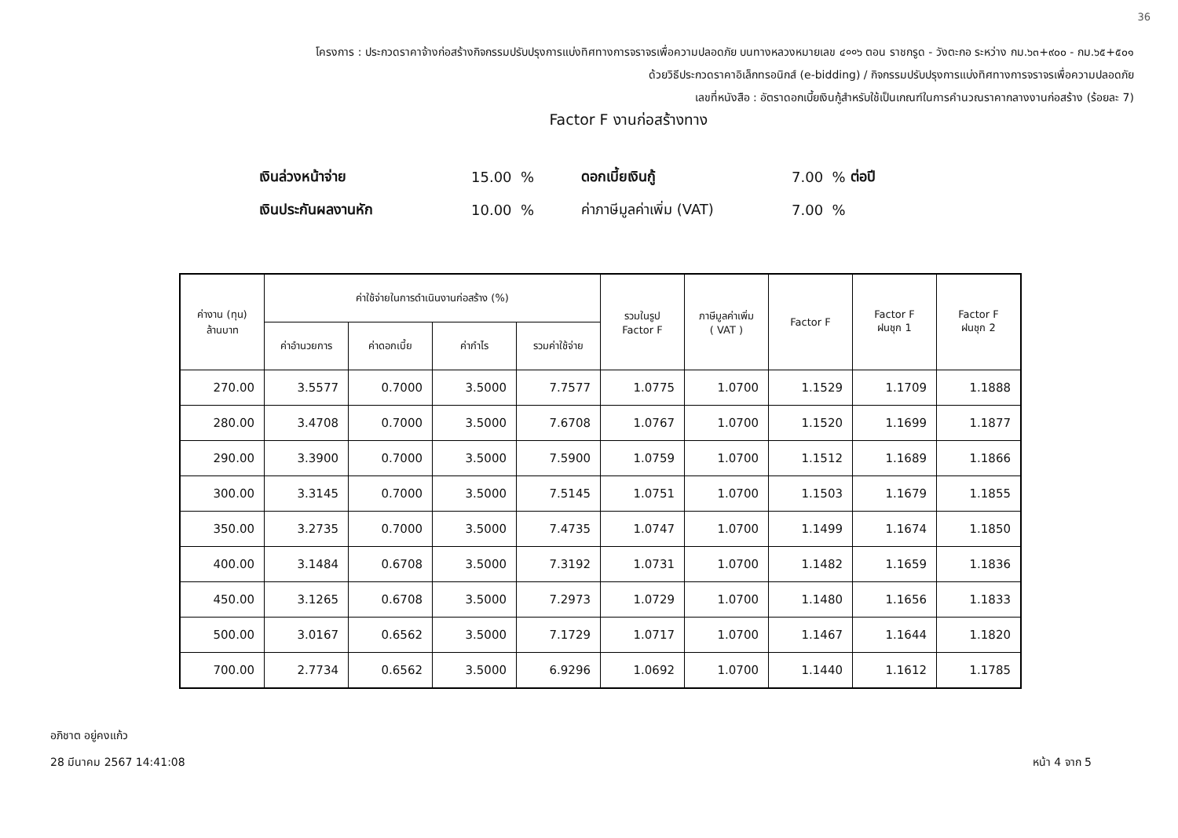36
โครงการ : ประกวดราคาจ้างก่อสร้างกิจกรรมปรับปรุงการแบ่งทิศทางการจราจรเพื่อความปลอดภัย บนทางหลวงหมายเลข ๔००๖ ตอน ราชกรูด - วังตะกอ ระหว่าง กม.๖๓+๙๐๐ - กม.๖๕+๕๐๑
ด้วยวิธีประกวดราคาอิเล็กทรอนิกส์ (e-bidding) / กิจกรรมปรับปรุงการแบ่งทิศทางการจราจรเพื่อความปลอดภัย
เลขที่หนังสือ : อัตราดอกเบี้ยเงินกู้สำหรับใช้เป็นเกณฑ์ในการคำนวณราคากลางงานก่อสร้าง (ร้อยละ 7)
Factor F งานก่อสร้างทาง
เงินล่วงหน้าจ่าย 15.00 % ดอกเบี้ยเงินกู้ 7.00 % ต่อปี
เงินประกันผลงานหัก 10.00 % ค่าภาษีมูลค่าเพิ่ม (VAT) 7.00 %
| ค่างาน (ทุน) ล้านบาท | ค่าใช้จ่ายในการดำเนินงานก่อสร้าง (%) | | | | รวมในรูป Factor F | ภาษีมูลค่าเพิ่ม ( VAT ) | Factor F | Factor F ฝนชุก 1 | Factor F ฝนชุก 2 |
| --- | --- | --- | --- | --- | --- | --- | --- | --- | --- |
| | ค่าอำนวยการ | ค่าดอกเบี้ย | ค่ากำไร | รวมค่าใช้จ่าย | | | | | |
| 270.00 | 3.5577 | 0.7000 | 3.5000 | 7.7577 | 1.0775 | 1.0700 | 1.1529 | 1.1709 | 1.1888 |
| 280.00 | 3.4708 | 0.7000 | 3.5000 | 7.6708 | 1.0767 | 1.0700 | 1.1520 | 1.1699 | 1.1877 |
| 290.00 | 3.3900 | 0.7000 | 3.5000 | 7.5900 | 1.0759 | 1.0700 | 1.1512 | 1.1689 | 1.1866 |
| 300.00 | 3.3145 | 0.7000 | 3.5000 | 7.5145 | 1.0751 | 1.0700 | 1.1503 | 1.1679 | 1.1855 |
| 350.00 | 3.2735 | 0.7000 | 3.5000 | 7.4735 | 1.0747 | 1.0700 | 1.1499 | 1.1674 | 1.1850 |
| 400.00 | 3.1484 | 0.6708 | 3.5000 | 7.3192 | 1.0731 | 1.0700 | 1.1482 | 1.1659 | 1.1836 |
| 450.00 | 3.1265 | 0.6708 | 3.5000 | 7.2973 | 1.0729 | 1.0700 | 1.1480 | 1.1656 | 1.1833 |
| 500.00 | 3.0167 | 0.6562 | 3.5000 | 7.1729 | 1.0717 | 1.0700 | 1.1467 | 1.1644 | 1.1820 |
| 700.00 | 2.7734 | 0.6562 | 3.5000 | 6.9296 | 1.0692 | 1.0700 | 1.1440 | 1.1612 | 1.1785 |
อภิชาต อยู่คงแก้ว
28 มีนาคม 2567 14:41:08
หน้า 4 จาก 5